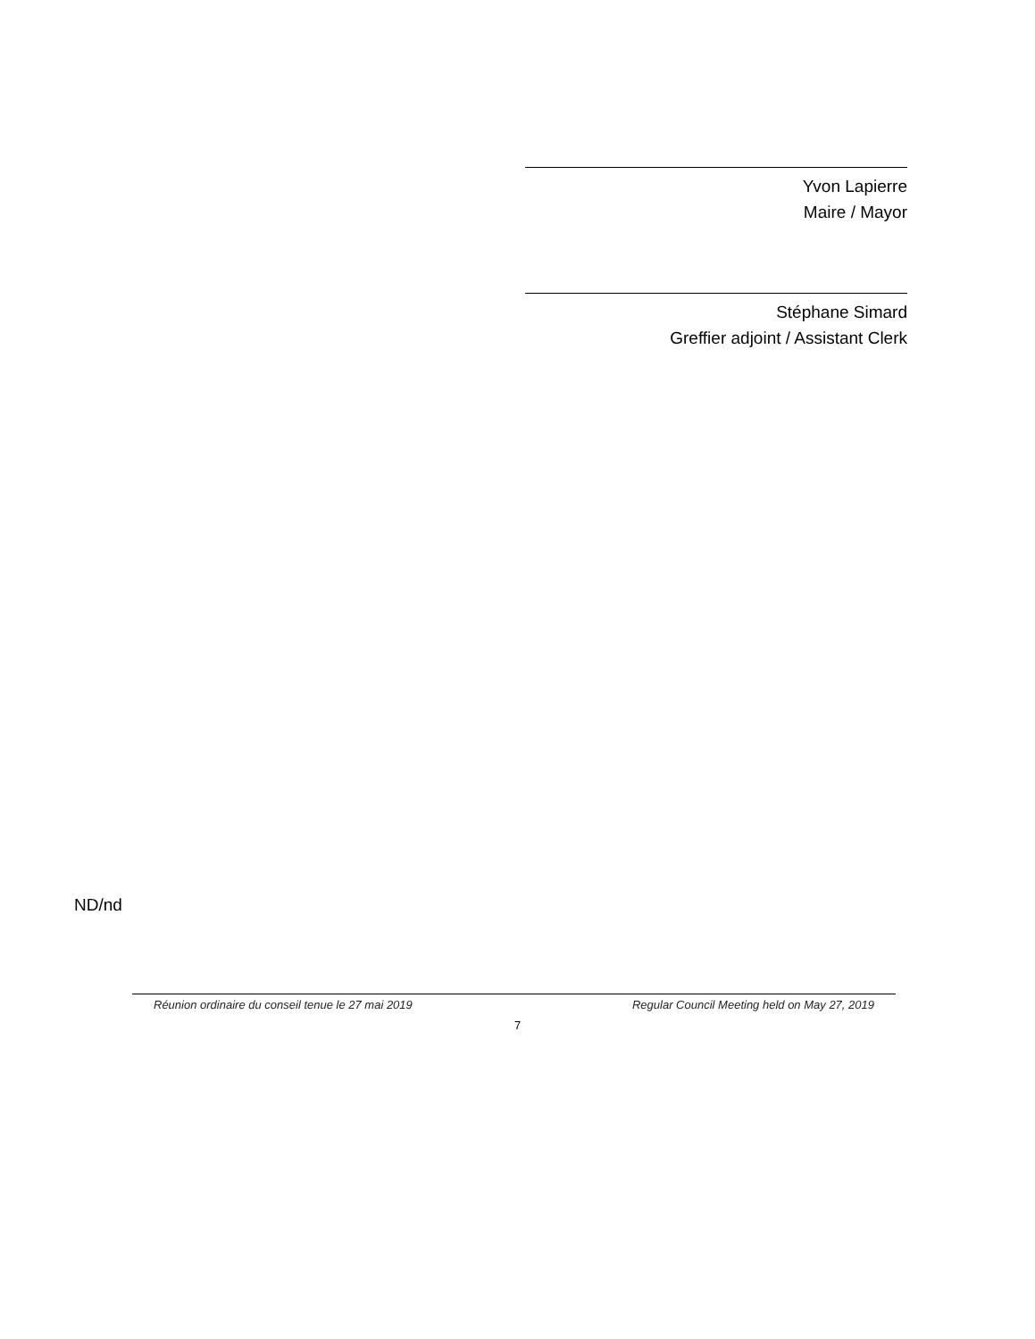Yvon Lapierre
Maire / Mayor
Stéphane Simard
Greffier adjoint / Assistant Clerk
ND/nd
Réunion ordinaire du conseil tenue le 27 mai 2019 Regular Council Meeting held on May 27, 2019
7